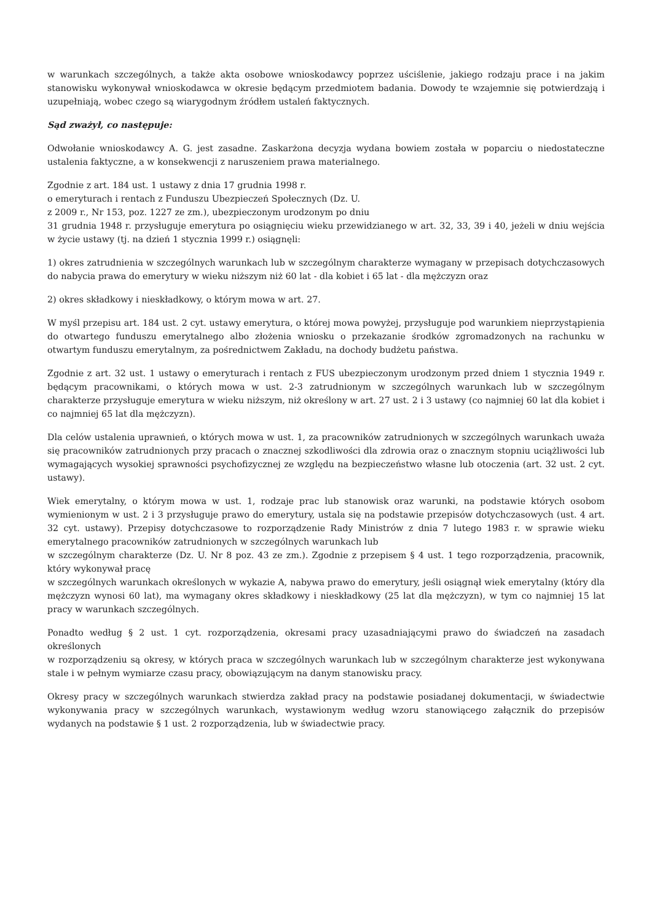w warunkach szczególnych, a także akta osobowe wnioskodawcy poprzez uściślenie, jakiego rodzaju prace i na jakim stanowisku wykonywał wnioskodawca w okresie będącym przedmiotem badania. Dowody te wzajemnie się potwierdzają i uzupełniają, wobec czego są wiarygodnym źródłem ustaleń faktycznych.
Sąd zważył, co następuje:
Odwołanie wnioskodawcy A. G. jest zasadne. Zaskarżona decyzja wydana bowiem została w poparciu o niedostateczne ustalenia faktyczne, a w konsekwencji z naruszeniem prawa materialnego.
Zgodnie z art. 184 ust. 1 ustawy z dnia 17 grudnia 1998 r.
o emeryturach i rentach z Funduszu Ubezpieczeń Społecznych (Dz. U.
z 2009 r., Nr 153, poz. 1227 ze zm.), ubezpieczonym urodzonym po dniu
31 grudnia 1948 r. przysługuje emerytura po osiągnięciu wieku przewidzianego w art. 32, 33, 39 i 40, jeżeli w dniu wejścia w życie ustawy (tj. na dzień 1 stycznia 1999 r.) osiągnęli:
1) okres zatrudnienia w szczególnych warunkach lub w szczególnym charakterze wymagany w przepisach dotychczasowych do nabycia prawa do emerytury w wieku niższym niż 60 lat - dla kobiet i 65 lat - dla mężczyzn oraz
2) okres składkowy i nieskładkowy, o którym mowa w art. 27.
W myśl przepisu art. 184 ust. 2 cyt. ustawy emerytura, o której mowa powyżej, przysługuje pod warunkiem nieprzystąpienia do otwartego funduszu emerytalnego albo złożenia wniosku o przekazanie środków zgromadzonych na rachunku w otwartym funduszu emerytalnym, za pośrednictwem Zakładu, na dochody budżetu państwa.
Zgodnie z art. 32 ust. 1 ustawy o emeryturach i rentach z FUS ubezpieczonym urodzonym przed dniem 1 stycznia 1949 r. będącym pracownikami, o których mowa w ust. 2-3 zatrudnionym w szczególnych warunkach lub w szczególnym charakterze przysługuje emerytura w wieku niższym, niż określony w art. 27 ust. 2 i 3 ustawy (co najmniej 60 lat dla kobiet i co najmniej 65 lat dla mężczyzn).
Dla celów ustalenia uprawnień, o których mowa w ust. 1, za pracowników zatrudnionych w szczególnych warunkach uważa się pracowników zatrudnionych przy pracach o znacznej szkodliwości dla zdrowia oraz o znacznym stopniu uciążliwości lub wymagających wysokiej sprawności psychofizycznej ze względu na bezpieczeństwo własne lub otoczenia (art. 32 ust. 2 cyt. ustawy).
Wiek emerytalny, o którym mowa w ust. 1, rodzaje prac lub stanowisk oraz warunki, na podstawie których osobom wymienionym w ust. 2 i 3 przysługuje prawo do emerytury, ustala się na podstawie przepisów dotychczasowych (ust. 4 art. 32 cyt. ustawy). Przepisy dotychczasowe to rozporządzenie Rady Ministrów z dnia 7 lutego 1983 r. w sprawie wieku emerytalnego pracowników zatrudnionych w szczególnych warunkach lub
w szczególnym charakterze (Dz. U. Nr 8 poz. 43 ze zm.). Zgodnie z przepisem § 4 ust. 1 tego rozporządzenia, pracownik, który wykonywał pracę
w szczególnych warunkach określonych w wykazie A, nabywa prawo do emerytury, jeśli osiągnął wiek emerytalny (który dla mężczyzn wynosi 60 lat), ma wymagany okres składkowy i nieskładkowy (25 lat dla mężczyzn), w tym co najmniej 15 lat pracy w warunkach szczególnych.
Ponadto według § 2 ust. 1 cyt. rozporządzenia, okresami pracy uzasadniającymi prawo do świadczeń na zasadach określonych
w rozporządzeniu są okresy, w których praca w szczególnych warunkach lub w szczególnym charakterze jest wykonywana stale i w pełnym wymiarze czasu pracy, obowiązującym na danym stanowisku pracy.
Okresy pracy w szczególnych warunkach stwierdza zakład pracy na podstawie posiadanej dokumentacji, w świadectwie wykonywania pracy w szczególnych warunkach, wystawionym według wzoru stanowiącego załącznik do przepisów wydanych na podstawie § 1 ust. 2 rozporządzenia, lub w świadectwie pracy.